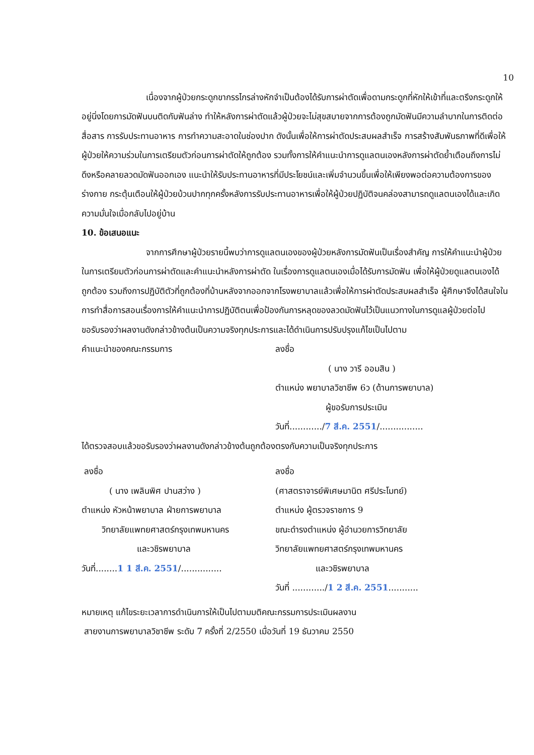10
เนื่องจากผู้ป่วยกระดูกขากรรไกรล่างหักจำเป็นต้องได้รับการผ่าตัดเพื่อดามกระดูกที่หักให้เข้าที่และตรึงกระดูกให้อยู่นิ่งโดยการมัดฟันบนติดกับฟันล่าง ทำให้หลังการผ่าตัดแล้วผู้ป่วยจะไม่สุขสบายจากการต้องถูกมัดฟันมีความลำบากในการติดต่อสื่อสาร การรับประทานอาหาร การทำความสะอาดในช่องปาก ดังนั้นเพื่อให้การผ่าตัดประสบผลสำเร็จ การสร้างสัมพันธภาพที่ดีเพื่อให้ผู้ป่วยให้ความร่วมในการเตรียมตัวก่อนการผ่าตัดให้ถูกต้อง รวมทั้งการให้คำแนะนำการดูแลตนเองหลังการผ่าตัดย้ำเตือนถึงการไม่ดึงหรือคลายลวดมัดฟันออกเอง แนะนำให้รับประทานอาหารที่มีประโยชน์และเพิ่มจำนวนขึ้นเพื่อให้เพียงพอต่อความต้องการของร่างกาย กระตุ้นเตือนให้ผู้ป่วยบ้วนปากทุกครั้งหลังการรับประทานอาหารเพื่อให้ผู้ป่วยปฏิบัติจนคล่องสามารถดูแลตนเองได้และเกิดความมั่นใจเมื่อกลับไปอยู่บ้าน
10. ข้อเสนอแนะ
จากการศึกษาผู้ป่วยรายนี้พบว่าการดูแลตนเองของผู้ป่วยหลังการมัดฟันเป็นเรื่องสำคัญ การให้คำแนะนำผู้ป่วยในการเตรียมตัวก่อนการผ่าตัดและคำแนะนำหลังการผ่าตัด ในเรื่องการดูแลตนเองเมื่อได้รับการมัดฟัน เพื่อให้ผู้ป่วยดูแลตนเองได้ถูกต้อง รวมถึงการปฏิบัติตัวที่ถูกต้องที่บ้านหลังจากออกจากโรงพยาบาลแล้วเพื่อให้การผ่าตัดประสบผลสำเร็จ ผู้ศึกษาจึงได้สนใจในการทำสื่อการสอนเรื่องการให้คำแนะนำการปฏิบัติตนเพื่อป้องกันการหลุดของลวดมัดฟันไว้เป็นแนวทางในการดูแลผู้ป่วยต่อไป
ขอรับรองว่าผลงานดังกล่าวข้างต้นเป็นความจริงทุกประการและได้ดำเนินการปรับปรุงแก้ไขเป็นไปตาม
คำแนะนำของคณะกรรมการ ลงชื่อ
( นาง วารี ออมสิน )
ตำแหน่ง พยาบาลวิชาชีพ 6ว (ด้านการพยาบาล)
ผู้ขอรับการประเมิน
วันที่............/7 สี.ค. 2551/................
ได้ตรวจสอบแล้วขอรับรองว่าผลงานดังกล่าวข้างต้นถูกต้องตรงกับความเป็นจริงทุกประการ
ลงชื่อ
( นาง เพลินพิศ ปานสว่าง )
ตำแหน่ง หัวหน้าพยาบาล ฝ่ายการพยาบาล
วิทยาลัยแพทยศาสตร์กรุงเทพมหานคร
และวชิรพยาบาล
วันที่........1 1 สี.ค. 2551/...............
ลงชื่อ
(ศาสตราจารย์พิเศษมานิต ศรีประโมทย์)
ตำแหน่ง ผู้ตรวจราชการ 9
ขณะดำรงตำแหน่ง ผู้อำนวยการวิทยาลัย
วิทยาลัยแพทยศาสตร์กรุงเทพมหานคร
และวชิรพยาบาล
วันที่ ............/1 2 สี.ค. 2551...........
หมายเหตุ แก้ไขระยะเวลาการดำเนินการให้เป็นไปตามมติคณะกรรมการประเมินผลงาน
สายงานการพยาบาลวิชาชีพ ระดับ 7 ครั้งที่ 2/2550 เมื่อวันที่ 19 ธันวาคม 2550